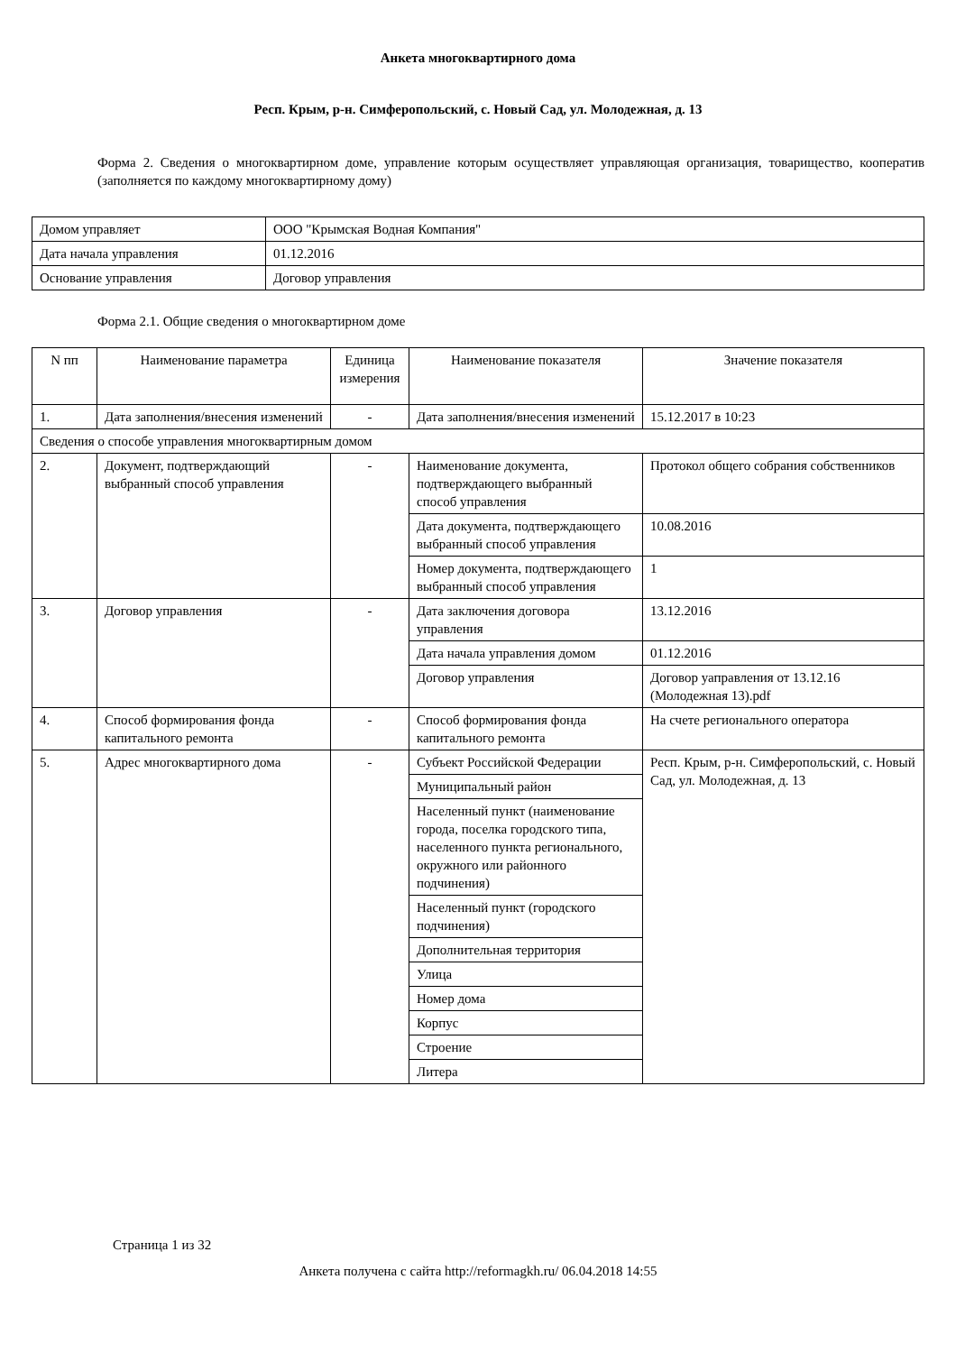Анкета многоквартирного дома
Респ. Крым, р-н. Симферопольский, с. Новый Сад, ул. Молодежная, д. 13
Форма 2. Сведения о многоквартирном доме, управление которым осуществляет управляющая организация, товарищество, кооператив (заполняется по каждому многоквартирному дому)
| Домом управляет | ООО "Крымская Водная Компания" |
| Дата начала управления | 01.12.2016 |
| Основание управления | Договор управления |
Форма 2.1. Общие сведения о многоквартирном доме
| N пп | Наименование параметра | Единица измерения | Наименование показателя | Значение показателя |
| --- | --- | --- | --- | --- |
| 1. | Дата заполнения/внесения изменений | - | Дата заполнения/внесения изменений | 15.12.2017 в 10:23 |
| Сведения о способе управления многоквартирным домом | | | | |
| 2. | Документ, подтверждающий выбранный способ управления | - | Наименование документа, подтверждающего выбранный способ управления | Протокол общего собрания собственников |
| | | | Дата документа, подтверждающего выбранный способ управления | 10.08.2016 |
| | | | Номер документа, подтверждающего выбранный способ управления | 1 |
| 3. | Договор управления | - | Дата заключения договора управления | 13.12.2016 |
| | | | Дата начала управления домом | 01.12.2016 |
| | | | Договор управления | Договор уаправления от 13.12.16 (Молодежная 13).pdf |
| 4. | Способ формирования фонда капитального ремонта | - | Способ формирования фонда капитального ремонта | На счете регионального оператора |
| 5. | Адрес многоквартирного дома | - | Субъект Российской Федерации | Респ. Крым, р-н. Симферопольский, с. Новый Сад, ул. Молодежная, д. 13 |
| | | | Муниципальный район | |
| | | | Населенный пункт (наименование города, поселка городского типа, населенного пункта регионального, окружного или районного подчинения) | |
| | | | Населенный пункт (городского подчинения) | |
| | | | Дополнительная территория | |
| | | | Улица | |
| | | | Номер дома | |
| | | | Корпус | |
| | | | Строение | |
| | | | Литера | |
Страница 1 из 32
Анкета получена с сайта http://reformagkh.ru/ 06.04.2018 14:55